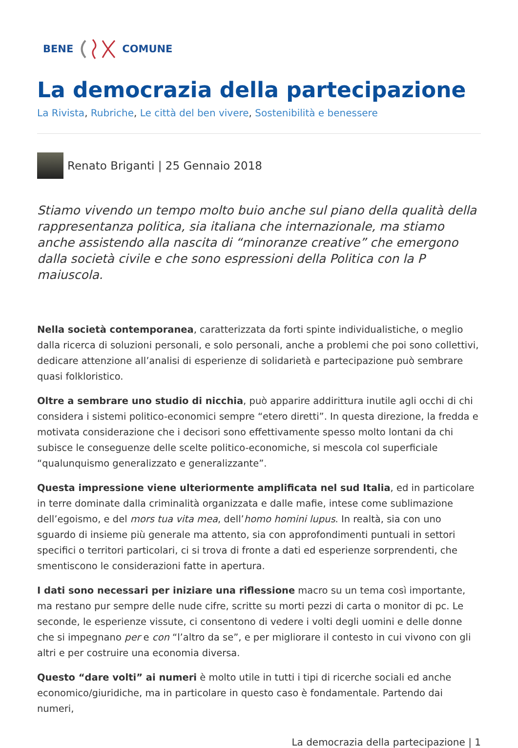BENE COMUNE
La democrazia della partecipazione
La Rivista, Rubriche, Le città del ben vivere, Sostenibilità e benessere
Renato Briganti | 25 Gennaio 2018
Stiamo vivendo un tempo molto buio anche sul piano della qualità della rappresentanza politica, sia italiana che internazionale, ma stiamo anche assistendo alla nascita di “minoranze creative” che emergono dalla società civile e che sono espressioni della Politica con la P maiuscola.
Nella società contemporanea, caratterizzata da forti spinte individualistiche, o meglio dalla ricerca di soluzioni personali, e solo personali, anche a problemi che poi sono collettivi, dedicare attenzione all’analisi di esperienze di solidarietà e partecipazione può sembrare quasi folkloristico.
Oltre a sembrare uno studio di nicchia, può apparire addirittura inutile agli occhi di chi considera i sistemi politico-economici sempre “etero diretti”. In questa direzione, la fredda e motivata considerazione che i decisori sono effettivamente spesso molto lontani da chi subisce le conseguenze delle scelte politico-economiche, si mescola col superficiale “qualunquismo generalizzato e generalizzante”.
Questa impressione viene ulteriormente amplificata nel sud Italia, ed in particolare in terre dominate dalla criminalità organizzata e dalle mafie, intese come sublimazione dell’egoismo, e del mors tua vita mea, dell’homo homini lupus. In realtà, sia con uno sguardo di insieme più generale ma attento, sia con approfondimenti puntuali in settori specifici o territori particolari, ci si trova di fronte a dati ed esperienze sorprendenti, che smentiscono le considerazioni fatte in apertura.
I dati sono necessari per iniziare una riflessione macro su un tema così importante, ma restano pur sempre delle nude cifre, scritte su morti pezzi di carta o monitor di pc. Le seconde, le esperienze vissute, ci consentono di vedere i volti degli uomini e delle donne che si impegnano per e con “l’altro da se”, e per migliorare il contesto in cui vivono con gli altri e per costruire una economia diversa.
Questo “dare volti” ai numeri è molto utile in tutti i tipi di ricerche sociali ed anche economico/giuridiche, ma in particolare in questo caso è fondamentale. Partendo dai numeri,
La democrazia della partecipazione | 1